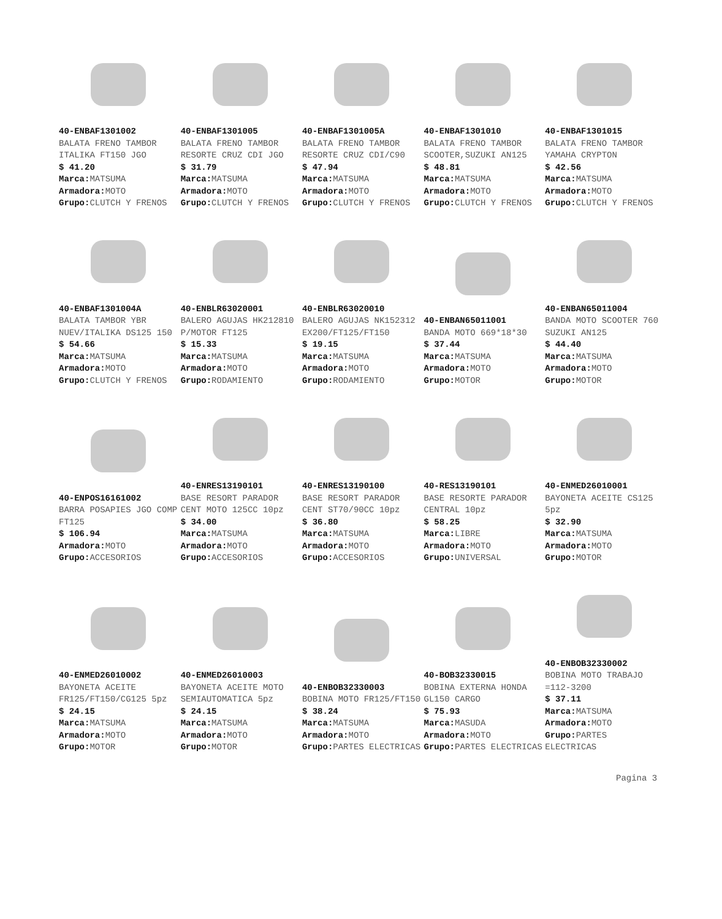| 40-ENBAF1301002 BALATA FRENO TAMBOR ITALIKA FT150 JGO $ 41.20 Marca: MATSUMA Armadora: MOTO Grupo: CLUTCH Y FRENOS | 40-ENBAF1301005 BALATA FRENO TAMBOR RESORTE CRUZ CDI JGO $ 31.79 Marca: MATSUMA Armadora: MOTO Grupo: CLUTCH Y FRENOS | 40-ENBAF1301005A BALATA FRENO TAMBOR RESORTE CRUZ CDI/C90 $ 47.94 Marca: MATSUMA Armadora: MOTO Grupo: CLUTCH Y FRENOS | 40-ENBAF1301010 BALATA FRENO TAMBOR SCOOTER,SUZUKI AN125 $ 48.81 Marca: MATSUMA Armadora: MOTO Grupo: CLUTCH Y FRENOS | 40-ENBAF1301015 BALATA FRENO TAMBOR YAMAHA CRYPTON $ 42.56 Marca: MATSUMA Armadora: MOTO Grupo: CLUTCH Y FRENOS |
| 40-ENBAF1301004A BALATA TAMBOR YBR NUEV/ITALIKA DS125 150 $ 54.66 Marca: MATSUMA Armadora: MOTO Grupo: CLUTCH Y FRENOS | 40-ENBLR63020001 BALERO AGUJAS HK212810 P/MOTOR FT125 $ 15.33 Marca: MATSUMA Armadora: MOTO Grupo: RODAMIENTO | 40-ENBLR63020010 BALERO AGUJAS NK152312 EX200/FT125/FT150 $ 19.15 Marca: MATSUMA Armadora: MOTO Grupo: RODAMIENTO | 40-ENBAN65011001 BANDA MOTO 669*18*30 $ 37.44 Marca: MATSUMA Armadora: MOTO Grupo: MOTOR | 40-ENBAN65011004 BANDA MOTO SCOOTER 760 SUZUKI AN125 $ 44.40 Marca: MATSUMA Armadora: MOTO Grupo: MOTOR |
| 40-ENPOS16161002 BARRA POSAPIES JGO COMP FT125 $ 106.94 Armadora: MOTO Grupo: ACCESORIOS | 40-ENRES13190101 BASE RESORT PARADOR CENT MOTO 125CC 10pz $ 34.00 Marca: MATSUMA Armadora: MOTO Grupo: ACCESORIOS | 40-ENRES13190100 BASE RESORT PARADOR CENT ST70/90CC 10pz $ 36.80 Marca: MATSUMA Armadora: MOTO Grupo: ACCESORIOS | 40-RES13190101 BASE RESORTE PARADOR CENTRAL 10pz $ 58.25 Marca: LIBRE Armadora: MOTO Grupo: UNIVERSAL | 40-ENMED26010001 BAYONETA ACEITE CS125 5pz $ 32.90 Marca: MATSUMA Armadora: MOTO Grupo: MOTOR |
| 40-ENMED26010002 BAYONETA ACEITE FR125/FT150/CG125 5pz $ 24.15 Marca: MATSUMA Armadora: MOTO Grupo: MOTOR | 40-ENMED26010003 BAYONETA ACEITE MOTO SEMIAUTOMATICA 5pz $ 24.15 Marca: MATSUMA Armadora: MOTO Grupo: MOTOR | 40-ENBOB32330003 BOBINA MOTO FR125/FT150 $ 38.24 Marca: MATSUMA Armadora: MOTO Grupo: PARTES ELECTRICAS | 40-BOB32330015 BOBINA EXTERNA HONDA GL150 CARGO $ 75.93 Marca: MASUDA Armadora: MOTO Grupo: PARTES ELECTRICAS | 40-ENBOB32330002 BOBINA MOTO TRABAJO =112-3200 $ 37.11 Marca: MATSUMA Armadora: MOTO Grupo: PARTES ELECTRICAS |
Pagina 3